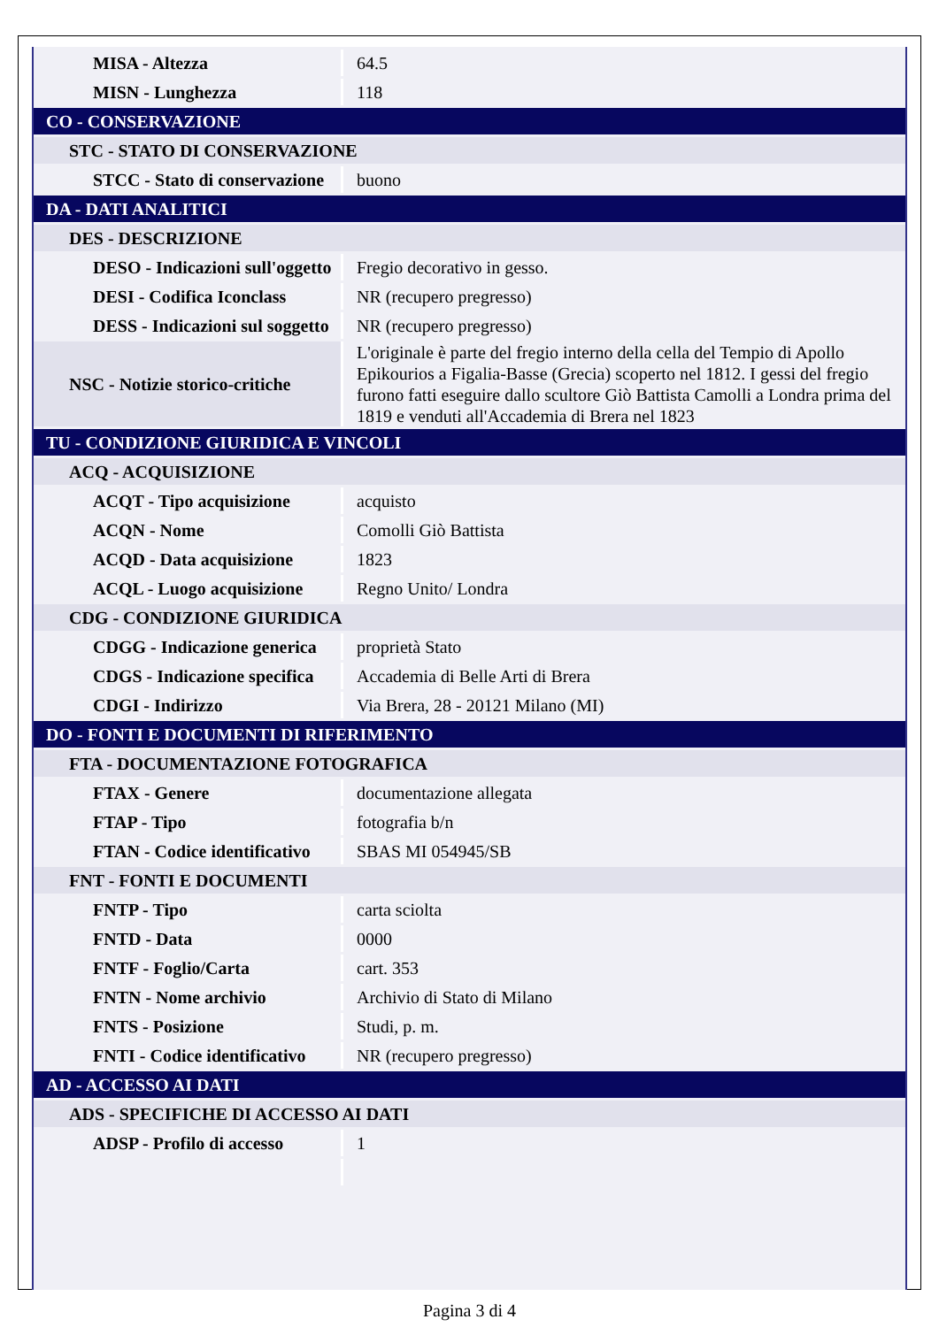| MISA - Altezza | 64.5 |
| MISN - Lunghezza | 118 |
| CO - CONSERVAZIONE | |
| STC - STATO DI CONSERVAZIONE | |
| STCC - Stato di conservazione | buono |
| DA - DATI ANALITICI | |
| DES - DESCRIZIONE | |
| DESO - Indicazioni sull'oggetto | Fregio decorativo in gesso. |
| DESI - Codifica Iconclass | NR (recupero pregresso) |
| DESS - Indicazioni sul soggetto | NR (recupero pregresso) |
| NSC - Notizie storico-critiche | L'originale è parte del fregio interno della cella del Tempio di Apollo Epikourios a Figalia-Basse (Grecia) scoperto nel 1812. I gessi del fregio furono fatti eseguire dallo scultore Giò Battista Camolli a Londra prima del 1819 e venduti all'Accademia di Brera nel 1823 |
| TU - CONDIZIONE GIURIDICA E VINCOLI | |
| ACQ - ACQUISIZIONE | |
| ACQT - Tipo acquisizione | acquisto |
| ACQN - Nome | Comolli Giò Battista |
| ACQD - Data acquisizione | 1823 |
| ACQL - Luogo acquisizione | Regno Unito/ Londra |
| CDG - CONDIZIONE GIURIDICA | |
| CDGG - Indicazione generica | proprietà Stato |
| CDGS - Indicazione specifica | Accademia di Belle Arti di Brera |
| CDGI - Indirizzo | Via Brera, 28 - 20121 Milano (MI) |
| DO - FONTI E DOCUMENTI DI RIFERIMENTO | |
| FTA - DOCUMENTAZIONE FOTOGRAFICA | |
| FTAX - Genere | documentazione allegata |
| FTAP - Tipo | fotografia b/n |
| FTAN - Codice identificativo | SBAS MI 054945/SB |
| FNT - FONTI E DOCUMENTI | |
| FNTP - Tipo | carta sciolta |
| FNTD - Data | 0000 |
| FNTF - Foglio/Carta | cart. 353 |
| FNTN - Nome archivio | Archivio di Stato di Milano |
| FNTS - Posizione | Studi, p. m. |
| FNTI - Codice identificativo | NR (recupero pregresso) |
| AD - ACCESSO AI DATI | |
| ADS - SPECIFICHE DI ACCESSO AI DATI | |
| ADSP - Profilo di accesso | 1 |
Pagina 3 di 4